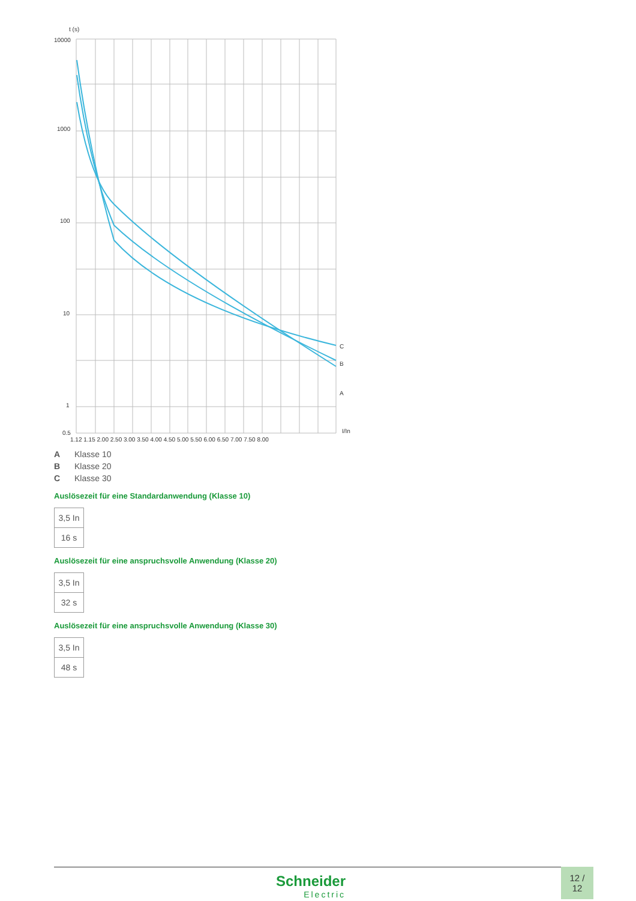t (s)
10000
1000
100
10
1
0.5
C
B
A
I/In
1.12 1.15 2.00 2.50 3.00 3.50 4.00 4.50 5.00 5.50 6.00 6.50 7.00 7.50 8.00
A Klasse 10
B Klasse 20
C Klasse 30
Auslösezeit für eine Standardanwendung (Klasse 10)
| 3,5 In |
| 16 s |
Auslösezeit für eine anspruchsvolle Anwendung (Klasse 20)
| 3,5 In |
| 32 s |
Auslösezeit für eine anspruchsvolle Anwendung (Klasse 30)
| 3,5 In |
| 48 s |
Schneider
Electric
12 /
12